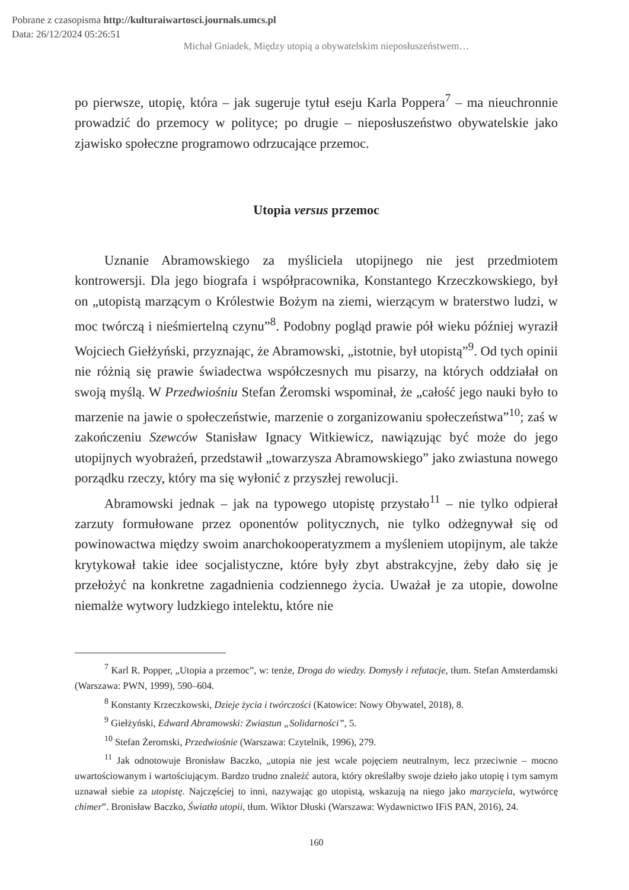Pobrane z czasopisma http://kulturaiwartosci.journals.umcs.pl
Data: 26/12/2024 05:26:51
Michał Gniadek, Między utopią a obywatelskim nieposłuszeństwem…
po pierwsze, utopię, która – jak sugeruje tytuł eseju Karla Poppera<sup>7</sup> – ma nieuchronnie prowadzić do przemocy w polityce; po drugie – nieposłuszeństwo obywatelskie jako zjawisko społeczne programowo odrzucające przemoc.
Utopia versus przemoc
Uznanie Abramowskiego za myśliciela utopijnego nie jest przedmiotem kontrowersji. Dla jego biografa i współpracownika, Konstantego Krzeczkowskiego, był on „utopistą marzącym o Królestwie Bożym na ziemi, wierzącym w braterstwo ludzi, w moc twórczą i nieśmiertelną czynu”<sup>8</sup>. Podobny pogląd prawie pół wieku później wyraził Wojciech Giełżyński, przyznając, że Abramowski, „istotnie, był utopistą”<sup>9</sup>. Od tych opinii nie różnią się prawie świadectwa współczesnych mu pisarzy, na których oddziałał on swoją myślą. W Przedwiośniu Stefan Żeromski wspominał, że „całość jego nauki było to marzenie na jawie o społeczeństwie, marzenie o zorganizowaniu społeczeństwa”<sup>10</sup>; zaś w zakończeniu Szewców Stanisław Ignacy Witkiewicz, nawiązując być może do jego utopijnych wyobrażeń, przedstawił „towarzysza Abramowskiego” jako zwiastuna nowego porządku rzeczy, który ma się wyłonić z przyszłej rewolucji.
Abramowski jednak – jak na typowego utopistę przystało<sup>11</sup> – nie tylko odpierał zarzuty formułowane przez oponentów politycznych, nie tylko odżegnywał się od powinowactwa między swoim anarchokooperatyzmem a myśleniem utopijnym, ale także krytykował takie idee socjalistyczne, które były zbyt abstrakcyjne, żeby dało się je przełożyć na konkretne zagadnienia codziennego życia. Uważał je za utopie, dowolne niemalże wytwory ludzkiego intelektu, które nie
<sup>7</sup> Karl R. Popper, „Utopia a przemoc”, w: tenże, Droga do wiedzy. Domysły i refutacje, tłum. Stefan Amsterdamski (Warszawa: PWN, 1999), 590–604.
<sup>8</sup> Konstanty Krzeczkowski, Dzieje życia i twórczości (Katowice: Nowy Obywatel, 2018), 8.
<sup>9</sup> Giełżyński, Edward Abramowski: Zwiastun „Solidarności”, 5.
<sup>10</sup> Stefan Żeromski, Przedwiośnie (Warszawa: Czytelnik, 1996), 279.
<sup>11</sup> Jak odnotowuje Bronisław Baczko, „utopia nie jest wcale pojęciem neutralnym, lecz przeciwnie – mocno uwartościowanym i wartościującym. Bardzo trudno znaleźć autora, który określałby swoje dzieło jako utopię i tym samym uznawał siebie za utopistę. Najczęściej to inni, nazywając go utopistą, wskazują na niego jako marzyciela, wytwórcę chimer”. Bronisław Baczko, Światła utopii, tłum. Wiktor Dłuski (Warszawa: Wydawnictwo IFiS PAN, 2016), 24.
160